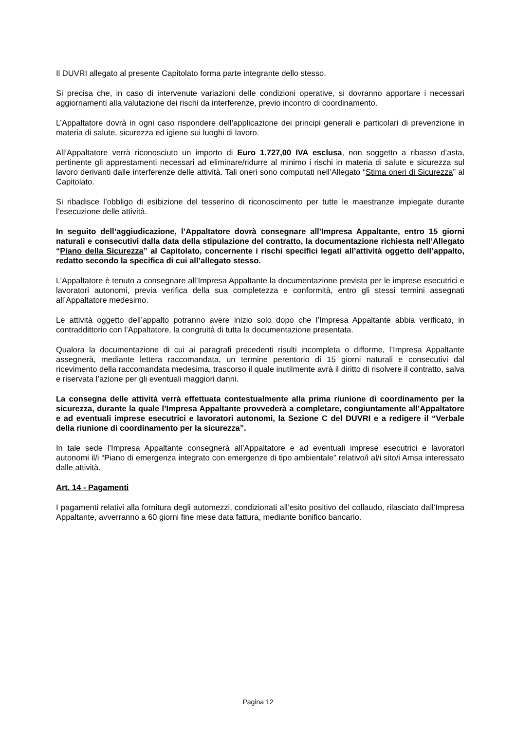Il DUVRI allegato al presente Capitolato forma parte integrante dello stesso.
Si precisa che, in caso di intervenute variazioni delle condizioni operative, si dovranno apportare i necessari aggiornamenti alla valutazione dei rischi da interferenze, previo incontro di coordinamento.
L’Appaltatore dovrà in ogni caso rispondere dell’applicazione dei principi generali e particolari di prevenzione in materia di salute, sicurezza ed igiene sui luoghi di lavoro.
All’Appaltatore verrà riconosciuto un importo di Euro 1.727,00 IVA esclusa, non soggetto a ribasso d’asta, pertinente gli apprestamenti necessari ad eliminare/ridurre al minimo i rischi in materia di salute e sicurezza sul lavoro derivanti dalle interferenze delle attività. Tali oneri sono computati nell’Allegato “Stima oneri di Sicurezza” al Capitolato.
Si ribadisce l’obbligo di esibizione del tesserino di riconoscimento per tutte le maestranze impiegate durante l’esecuzione delle attività.
In seguito dell’aggiudicazione, l’Appaltatore dovrà consegnare all’Impresa Appaltante, entro 15 giorni naturali e consecutivi dalla data della stipulazione del contratto, la documentazione richiesta nell’Allegato “Piano della Sicurezza” al Capitolato, concernente i rischi specifici legati all’attività oggetto dell’appalto, redatto secondo la specifica di cui all’allegato stesso.
L’Appaltatore è tenuto a consegnare all’Impresa Appaltante la documentazione prevista per le imprese esecutrici e lavoratori autonomi, previa verifica della sua completezza e conformità, entro gli stessi termini assegnati all’Appaltatore medesimo.
Le attività oggetto dell’appalto potranno avere inizio solo dopo che l’Impresa Appaltante abbia verificato, in contraddittorio con l’Appaltatore, la congruità di tutta la documentazione presentata.
Qualora la documentazione di cui ai paragrafi precedenti risulti incompleta o difforme, l’Impresa Appaltante assegnerà, mediante lettera raccomandata, un termine perentorio di 15 giorni naturali e consecutivi dal ricevimento della raccomandata medesima, trascorso il quale inutilmente avrà il diritto di risolvere il contratto, salva e riservata l’azione per gli eventuali maggiori danni.
La consegna delle attività verrà effettuata contestualmente alla prima riunione di coordinamento per la sicurezza, durante la quale l’Impresa Appaltante provvederà a completare, congiuntamente all’Appaltatore e ad eventuali imprese esecutrici e lavoratori autonomi, la Sezione C del DUVRI e a redigere il “Verbale della riunione di coordinamento per la sicurezza”.
In tale sede l’Impresa Appaltante consegnerà all’Appaltatore e ad eventuali imprese esecutrici e lavoratori autonomi il/i “Piano di emergenza integrato con emergenze di tipo ambientale” relativo/i al/i sito/i Amsa interessato dalle attività.
Art. 14 - Pagamenti
I pagamenti relativi alla fornitura degli automezzi, condizionati all’esito positivo del collaudo, rilasciato dall’Impresa Appaltante, avverranno a 60 giorni fine mese data fattura, mediante bonifico bancario.
Pagina 12